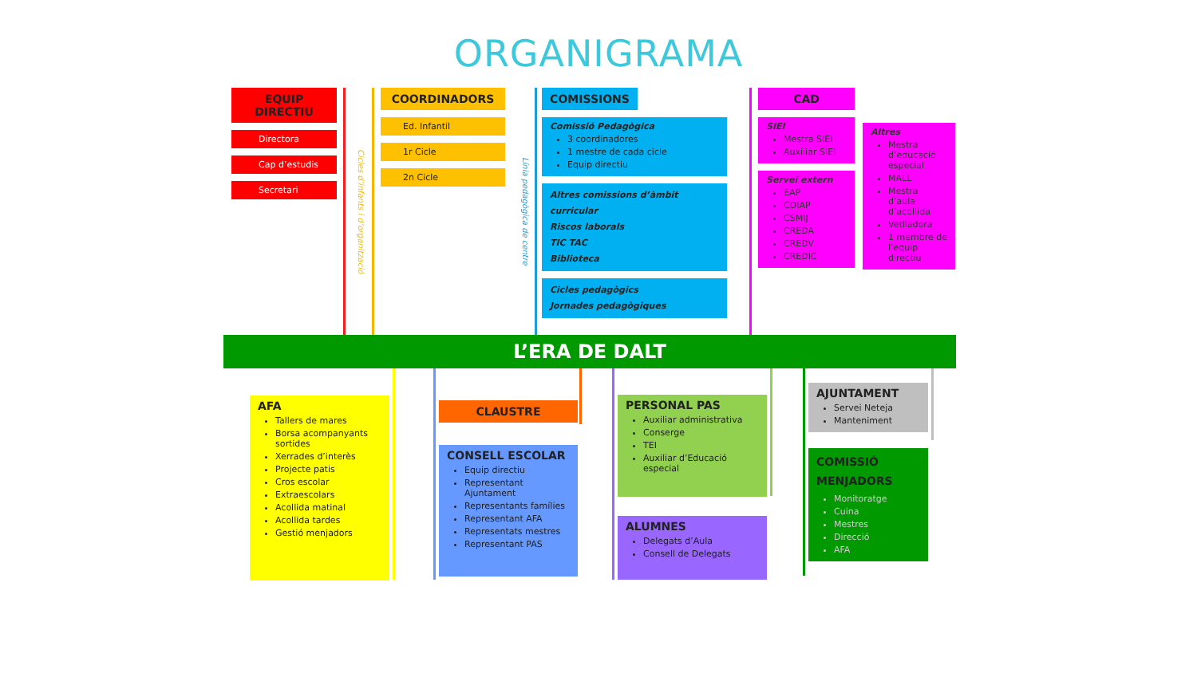ORGANIGRAMA
EQUIP DIRECTIU
Directora
Cap d’estudis
Secretari
Cicles d’infants i d’organització
COORDINADORS
Ed. Infantil
1r Cicle
2n Cicle
Línia pedagògica de centre
COMISSIONS
Comissió Pedagògica
3 coordinadores
1 mestre de cada cicle
Equip directiu
Altres comissions d’àmbit curricular
Riscos laborals
TIC TAC
Biblioteca
Cicles pedagògics
Jornades pedagògiques
CAD
SIEI
Mestra SIEI
Auxiliar SIEI
Servei extern
EAP
CDIAP
CSMIJ
CREDA
CREDV
CREDIC
Altres
Mestra d’educació especial
MALL
Mestra d’aula d’acollida
Vetlladora
1 membre de l’equip directiu
L’ERA DE DALT
AFA
Tallers de mares
Borsa acompanyants sortides
Xerrades d’interès
Projecte patis
Cros escolar
Extraescolars
Acollida matinal
Acollida tardes
Gestió menjadors
CLAUSTRE
CONSELL ESCOLAR
Equip directiu
Representant Ajuntament
Representants famílies
Representant AFA
Representats mestres
Representant PAS
PERSONAL PAS
Auxiliar administrativa
Conserge
TEI
Auxiliar d’Educació especial
ALUMNES
Delegats d’Aula
Consell de Delegats
AJUNTAMENT
Servei Neteja
Manteniment
COMISSIÓ MENJADORS
Monitoratge
Cuina
Mestres
Direcció
AFA